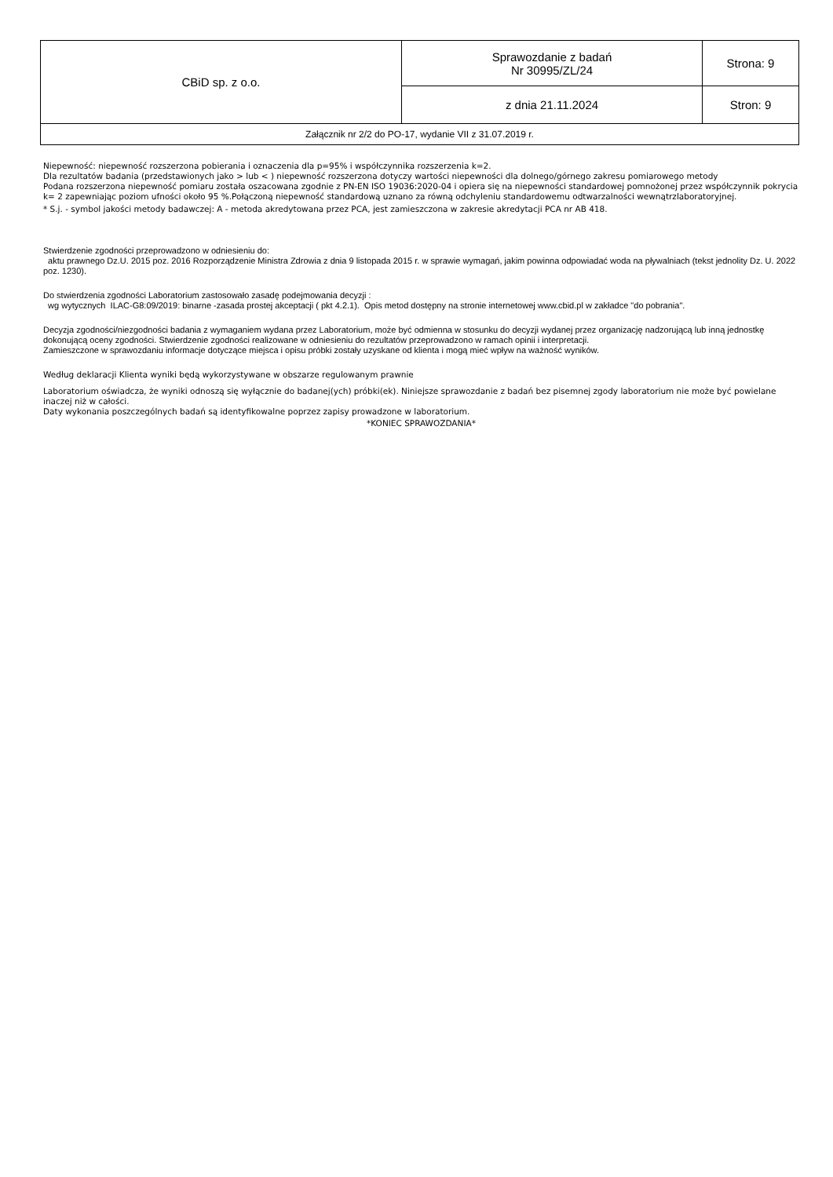| CBiD sp. z o.o. | Sprawozdanie z badań Nr 30995/ZL/24 | Strona: 9 |
| | z dnia 21.11.2024 | Stron: 9 |
| Załącznik nr 2/2 do PO-17, wydanie VII z 31.07.2019 r. | | |
Niepewność: niepewność rozszerzona pobierania i oznaczenia dla p=95% i współczynnika rozszerzenia k=2.
Dla rezultatów badania (przedstawionych jako > lub < ) niepewność rozszerzona dotyczy wartości niepewności dla dolnego/górnego zakresu pomiarowego metody
Podana rozszerzona niepewność pomiaru została oszacowana zgodnie z PN-EN ISO 19036:2020-04 i opiera się na niepewności standardowej pomnożonej przez współczynnik pokrycia k= 2 zapewniając poziom ufności około 95 %.Połączoną niepewność standardową uznano za równą odchyleniu standardowemu odtwarzalności wewnątrzlaboratoryjnej.
* S.j. - symbol jakości metody badawczej: A - metoda akredytowana przez PCA, jest zamieszczona w zakresie akredytacji PCA nr AB 418.
Stwierdzenie zgodności przeprowadzono w odniesieniu do:
aktu prawnego Dz.U. 2015 poz. 2016 Rozporządzenie Ministra Zdrowia z dnia 9 listopada 2015 r. w sprawie wymagań, jakim powinna odpowiadać woda na pływalniach (tekst jednolity Dz. U. 2022 poz. 1230).
Do stwierdzenia zgodności Laboratorium zastosowało zasadę podejmowania decyzji :
wg wytycznych ILAC-G8:09/2019: binarne -zasada prostej akceptacji ( pkt 4.2.1). Opis metod dostępny na stronie internetowej www.cbid.pl w zakładce "do pobrania".
Decyzja zgodności/niezgodności badania z wymaganiem wydana przez Laboratorium, może być odmienna w stosunku do decyzji wydanej przez organizację nadzorującą lub inną jednostkę dokonującą oceny zgodności. Stwierdzenie zgodności realizowane w odniesieniu do rezultatów przeprowadzono w ramach opinii i interpretacji.
Zamieszczone w sprawozdaniu informacje dotyczące miejsca i opisu próbki zostały uzyskane od klienta i mogą mieć wpływ na ważność wyników.
Według deklaracji Klienta wyniki będą wykorzystywane w obszarze regulowanym prawnie
Laboratorium oświadcza, że wyniki odnoszą się wyłącznie do badanej(ych) próbki(ek). Niniejsze sprawozdanie z badań bez pisemnej zgody laboratorium nie może być powielane inaczej niż w całości.
Daty wykonania poszczególnych badań są identyfikowalne poprzez zapisy prowadzone w laboratorium.
*KONIEC SPRAWOZDANIA*